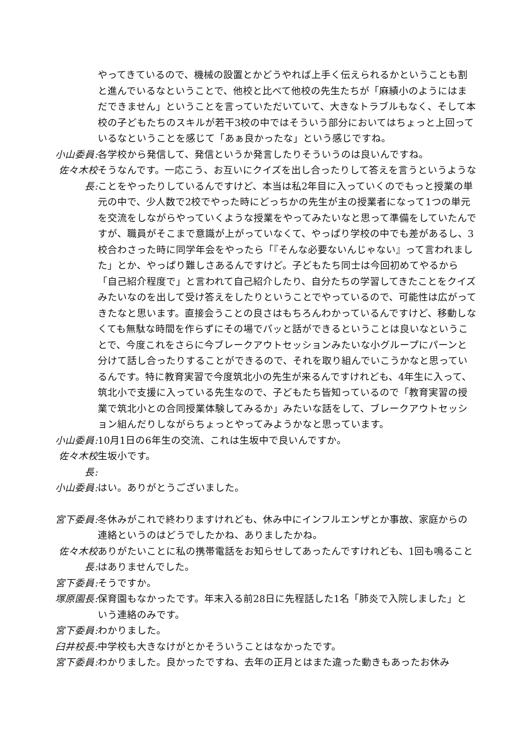やってきているので、機械の設置とかどうやれば上手く伝えられるかということも割と進んでいるなということで、他校と比べて他校の先生たちが「麻績小のようにはまだできません」ということを言っていただいていて、大きなトラブルもなく、そして本校の子どもたちのスキルが若干3校の中ではそういう部分においてはちょっと上回っているなということを感じて「あぁ良かったな」という感じですね。
小山委員: 各学校から発信して、発信というか発言したりそういうのは良いんですね。
佐々木校長:
そうなんです。一応こう、お互いにクイズを出し合ったりして答えを言うというようなことをやったりしているんですけど、本当は私2年目に入っていくのでもっと授業の単元の中で、少人数で2校でやった時にどっちかの先生が主の授業者になって1つの単元を交流をしながらやっていくような授業をやってみたいなと思って準備をしていたんですが、職員がそこまで意識が上がっていなくて、やっぱり学校の中でも差があるし、3校合わさった時に同学年会をやったら「『そんな必要ないんじゃない』って言われました」とか、やっぱり難しさあるんですけど。子どもたち同士は今回初めてやるから「自己紹介程度で」と言われて自己紹介したり、自分たちの学習してきたことをクイズみたいなのを出して受け答えをしたりということでやっているので、可能性は広がってきたなと思います。直接会うことの良さはもちろんわかっているんですけど、移動しなくても無駄な時間を作らずにその場でパッと話ができるということは良いなということで、今度これをさらに今ブレークアウトセッションみたいな小グループにパーンと分けて話し合ったりすることができるので、それを取り組んでいこうかなと思っているんです。特に教育実習で今度筑北小の先生が来るんですけれども、4年生に入って、筑北小で支援に入っている先生なので、子どもたち皆知っているので「教育実習の授業で筑北小との合同授業体験してみるか」みたいな話をして、ブレークアウトセッション組んだりしながらちょっとやってみようかなと思っています。
小山委員: 10月1日の6年生の交流、これは生坂中で良いんですか。
佐々木校長:
生坂小です。
小山委員: はい。ありがとうございました。
宮下委員: 冬休みがこれで終わりますけれども、休み中にインフルエンザとか事故、家庭からの連絡というのはどうでしたかね、ありましたかね。
佐々木校長:
ありがたいことに私の携帯電話をお知らせしてあったんですけれども、1回も鳴ることはありませんでした。
宮下委員: そうですか。
塚原園長: 保育園もなかったです。年末入る前28日に先程話した1名「肺炎で入院しました」という連絡のみです。
宮下委員: わかりました。
臼井校長: 中学校も大きなけがとかそういうことはなかったです。
宮下委員: わかりました。良かったですね、去年の正月とはまた違った動きもあったお休み